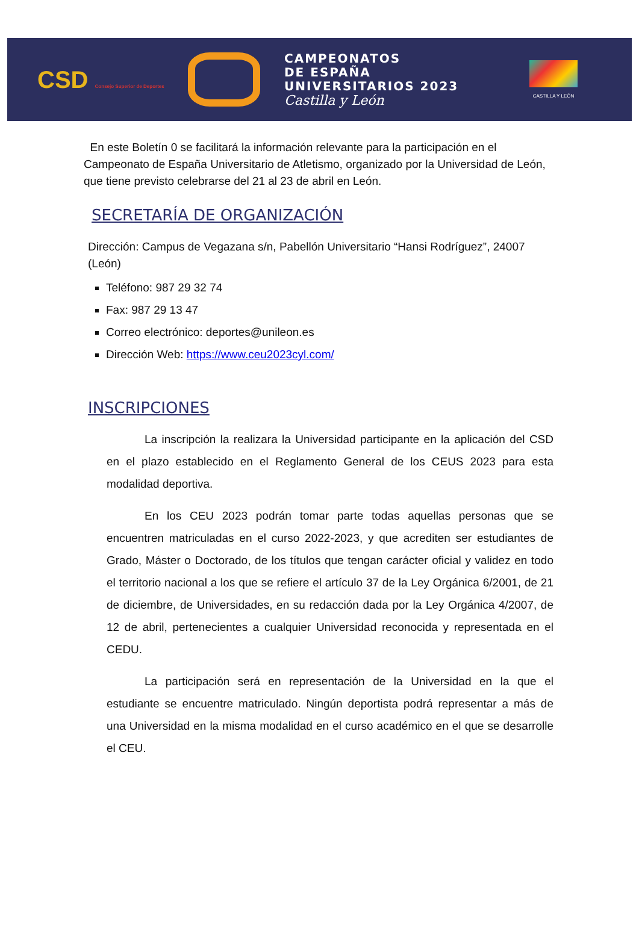CSD Consejo Superior de Deportes
CAMPEONATOS
DE ESPAÑA
UNIVERSITARIOS 2023
Castilla y León
CASTILLA Y LEÓN
En este Boletín 0 se facilitará la información relevante para la participación en el Campeonato de España Universitario de Atletismo, organizado por la Universidad de León, que tiene previsto celebrarse del 21 al 23 de abril en León.
SECRETARÍA DE ORGANIZACIÓN
Dirección: Campus de Vegazana s/n, Pabellón Universitario “Hansi Rodríguez”, 24007 (León)
Teléfono: 987 29 32 74
Fax: 987 29 13 47
Correo electrónico: deportes@unileon.es
Dirección Web: https://www.ceu2023cyl.com/
INSCRIPCIONES
La inscripción la realizara la Universidad participante en la aplicación del CSD en el plazo establecido en el Reglamento General de los CEUS 2023 para esta modalidad deportiva.
En los CEU 2023 podrán tomar parte todas aquellas personas que se encuentren matriculadas en el curso 2022-2023, y que acrediten ser estudiantes de Grado, Máster o Doctorado, de los títulos que tengan carácter oficial y validez en todo el territorio nacional a los que se refiere el artículo 37 de la Ley Orgánica 6/2001, de 21 de diciembre, de Universidades, en su redacción dada por la Ley Orgánica 4/2007, de 12 de abril, pertenecientes a cualquier Universidad reconocida y representada en el CEDU.
La participación será en representación de la Universidad en la que el estudiante se encuentre matriculado. Ningún deportista podrá representar a más de una Universidad en la misma modalidad en el curso académico en el que se desarrolle el CEU.